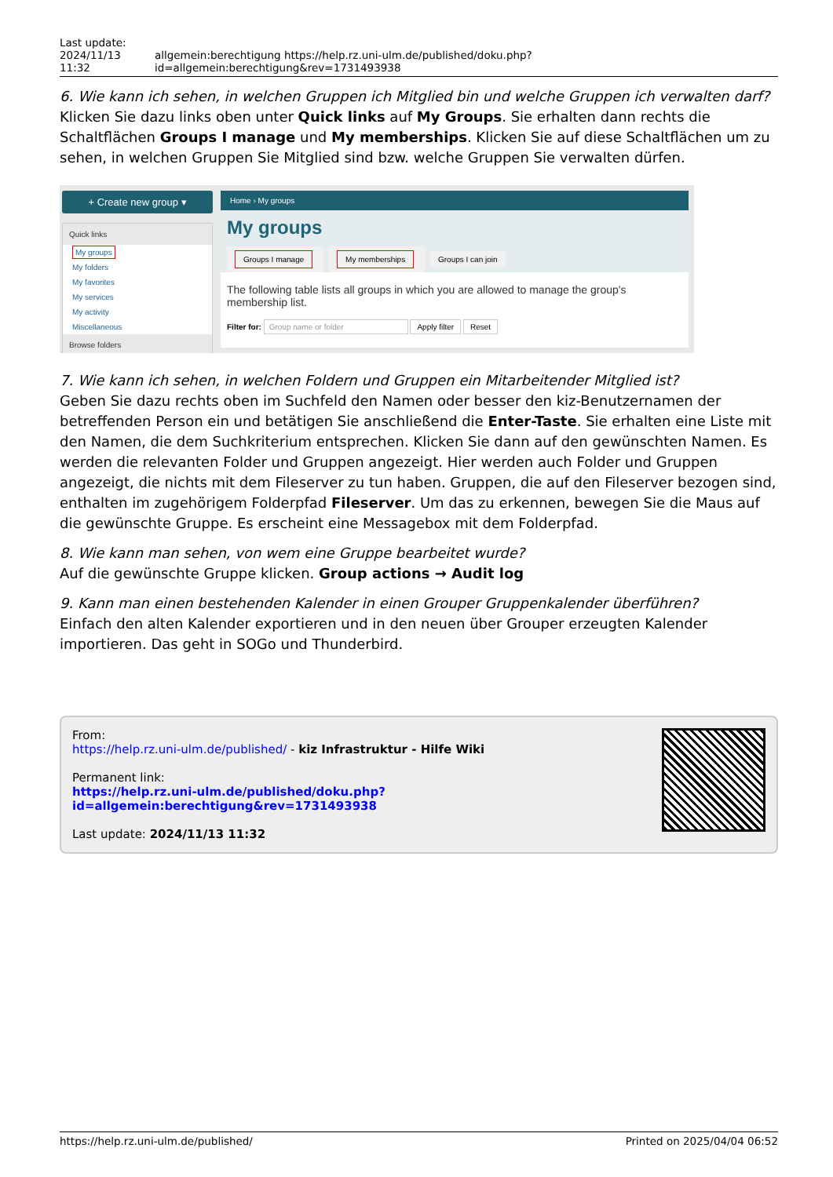Last update:
2024/11/13 11:32 allgemein:berechtigung https://help.rz.uni-ulm.de/published/doku.php?id=allgemein:berechtigung&rev=1731493938
6. Wie kann ich sehen, in welchen Gruppen ich Mitglied bin und welche Gruppen ich verwalten darf?
Klicken Sie dazu links oben unter Quick links auf My Groups. Sie erhalten dann rechts die Schaltflächen Groups I manage und My memberships. Klicken Sie auf diese Schaltflächen um zu sehen, in welchen Gruppen Sie Mitglied sind bzw. welche Gruppen Sie verwalten dürfen.
+ Create new group ▾
Quick links
My groups
My folders
My favorites
My services
My activity
Miscellaneous
Browse folders
Home › My groups
My groups
Groups I manage My memberships Groups I can join
The following table lists all groups in which you are allowed to manage the group's membership list.
Filter for: Group name or folder Apply filter Reset
7. Wie kann ich sehen, in welchen Foldern und Gruppen ein Mitarbeitender Mitglied ist?
Geben Sie dazu rechts oben im Suchfeld den Namen oder besser den kiz-Benutzernamen der betreffenden Person ein und betätigen Sie anschließend die Enter-Taste. Sie erhalten eine Liste mit den Namen, die dem Suchkriterium entsprechen. Klicken Sie dann auf den gewünschten Namen. Es werden die relevanten Folder und Gruppen angezeigt. Hier werden auch Folder und Gruppen angezeigt, die nichts mit dem Fileserver zu tun haben. Gruppen, die auf den Fileserver bezogen sind, enthalten im zugehörigem Folderpfad Fileserver. Um das zu erkennen, bewegen Sie die Maus auf die gewünschte Gruppe. Es erscheint eine Messagebox mit dem Folderpfad.
8. Wie kann man sehen, von wem eine Gruppe bearbeitet wurde?
Auf die gewünschte Gruppe klicken. Group actions → Audit log
9. Kann man einen bestehenden Kalender in einen Grouper Gruppenkalender überführen?
Einfach den alten Kalender exportieren und in den neuen über Grouper erzeugten Kalender importieren. Das geht in SOGo und Thunderbird.
From:
https://help.rz.uni-ulm.de/published/ - kiz Infrastruktur - Hilfe Wiki
Permanent link:
https://help.rz.uni-ulm.de/published/doku.php?id=allgemein:berechtigung&rev=1731493938
Last update: 2024/11/13 11:32
https://help.rz.uni-ulm.de/published/ Printed on 2025/04/04 06:52